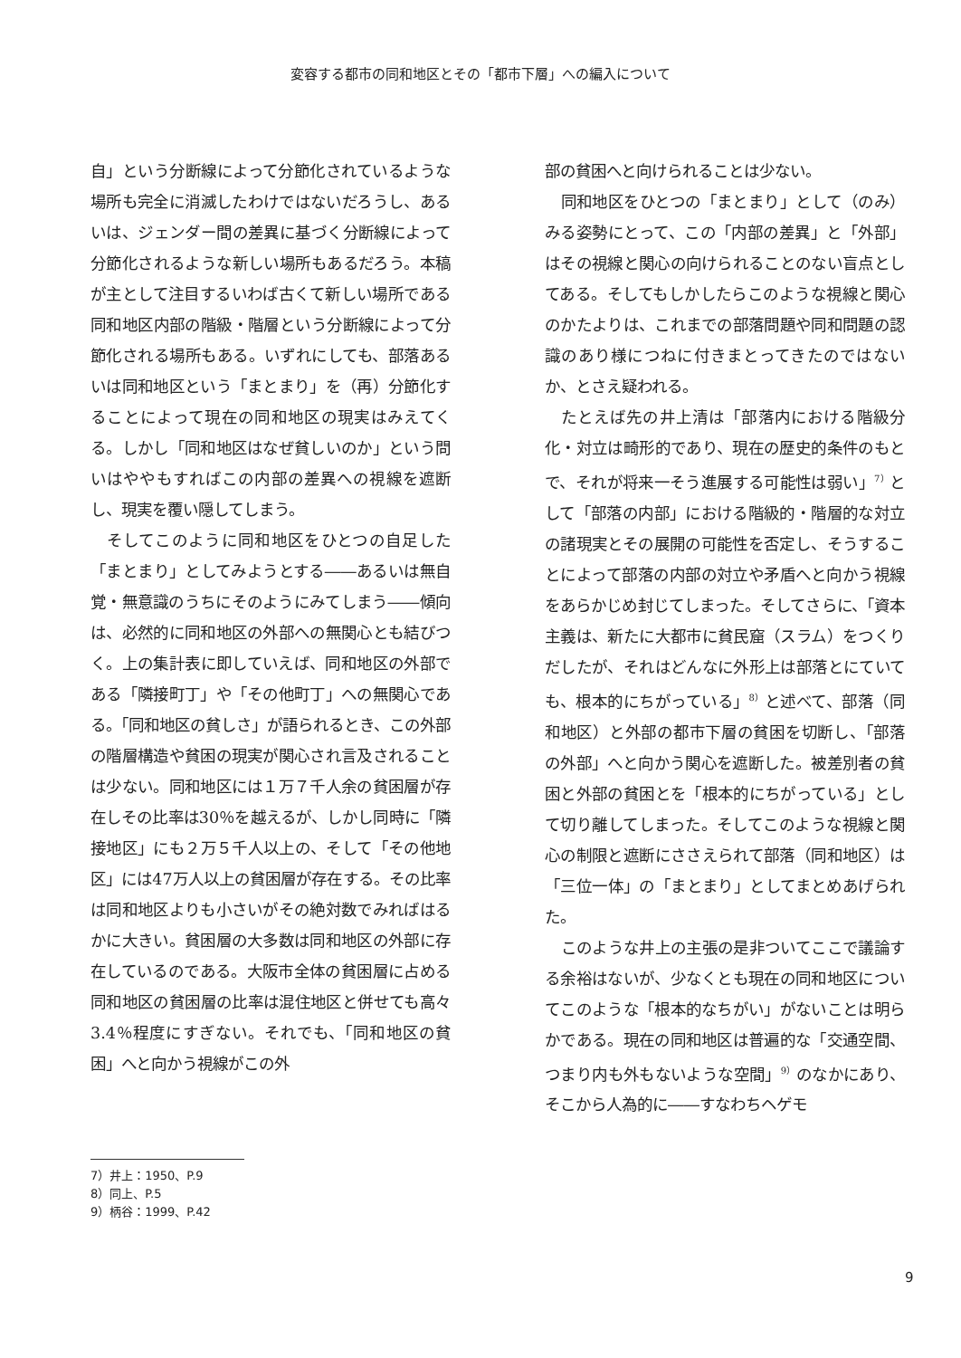変容する都市の同和地区とその「都市下層」への編入について
自」という分断線によって分節化されているような場所も完全に消滅したわけではないだろうし、あるいは、ジェンダー間の差異に基づく分断線によって分節化されるような新しい場所もあるだろう。本稿が主として注目するいわば古くて新しい場所である同和地区内部の階級・階層という分断線によって分節化される場所もある。いずれにしても、部落あるいは同和地区という「まとまり」を（再）分節化することによって現在の同和地区の現実はみえてくる。しかし「同和地区はなぜ貧しいのか」という問いはややもすればこの内部の差異への視線を遮断し、現実を覆い隠してしまう。
そしてこのように同和地区をひとつの自足した「まとまり」としてみようとする――あるいは無自覚・無意識のうちにそのようにみてしまう――傾向は、必然的に同和地区の外部への無関心とも結びつく。上の集計表に即していえば、同和地区の外部である「隣接町丁」や「その他町丁」への無関心である。「同和地区の貧しさ」が語られるとき、この外部の階層構造や貧困の現実が関心され言及されることは少ない。同和地区には１万７千人余の貧困層が存在しその比率は30％を越えるが、しかし同時に「隣接地区」にも２万５千人以上の、そして「その他地区」には47万人以上の貧困層が存在する。その比率は同和地区よりも小さいがその絶対数でみればはるかに大きい。貧困層の大多数は同和地区の外部に存在しているのである。大阪市全体の貧困層に占める同和地区の貧困層の比率は混住地区と併せても高々 3.4％程度にすぎない。それでも、「同和地区の貧困」へと向かう視線がこの外
部の貧困へと向けられることは少ない。
同和地区をひとつの「まとまり」として（のみ）みる姿勢にとって、この「内部の差異」と「外部」はその視線と関心の向けられることのない盲点としてある。そしてもしかしたらこのような視線と関心のかたよりは、これまでの部落問題や同和問題の認識のあり様につねに付きまとってきたのではないか、とさえ疑われる。
たとえば先の井上清は「部落内における階級分化・対立は畸形的であり、現在の歴史的条件のもとで、それが将来一そう進展する可能性は弱い」<sup>7）</sup>として「部落の内部」における階級的・階層的な対立の諸現実とその展開の可能性を否定し、そうすることによって部落の内部の対立や矛盾へと向かう視線をあらかじめ封じてしまった。そしてさらに、「資本主義は、新たに大都市に貧民窟（スラム）をつくりだしたが、それはどんなに外形上は部落とにていても、根本的にちがっている」<sup>8）</sup>と述べて、部落（同和地区）と外部の都市下層の貧困を切断し、「部落の外部」へと向かう関心を遮断した。被差別者の貧困と外部の貧困とを「根本的にちがっている」として切り離してしまった。そしてこのような視線と関心の制限と遮断にささえられて部落（同和地区）は「三位一体」の「まとまり」としてまとめあげられた。
このような井上の主張の是非ついてここで議論する余裕はないが、少なくとも現在の同和地区についてこのような「根本的なちがい」がないことは明らかである。現在の同和地区は普遍的な「交通空間、つまり内も外もないような空間」<sup>9）</sup>のなかにあり、そこから人為的に――すなわちヘゲモ
7）井上：1950、P.9
8）同上、P.5
9）柄谷：1999、P.42
9